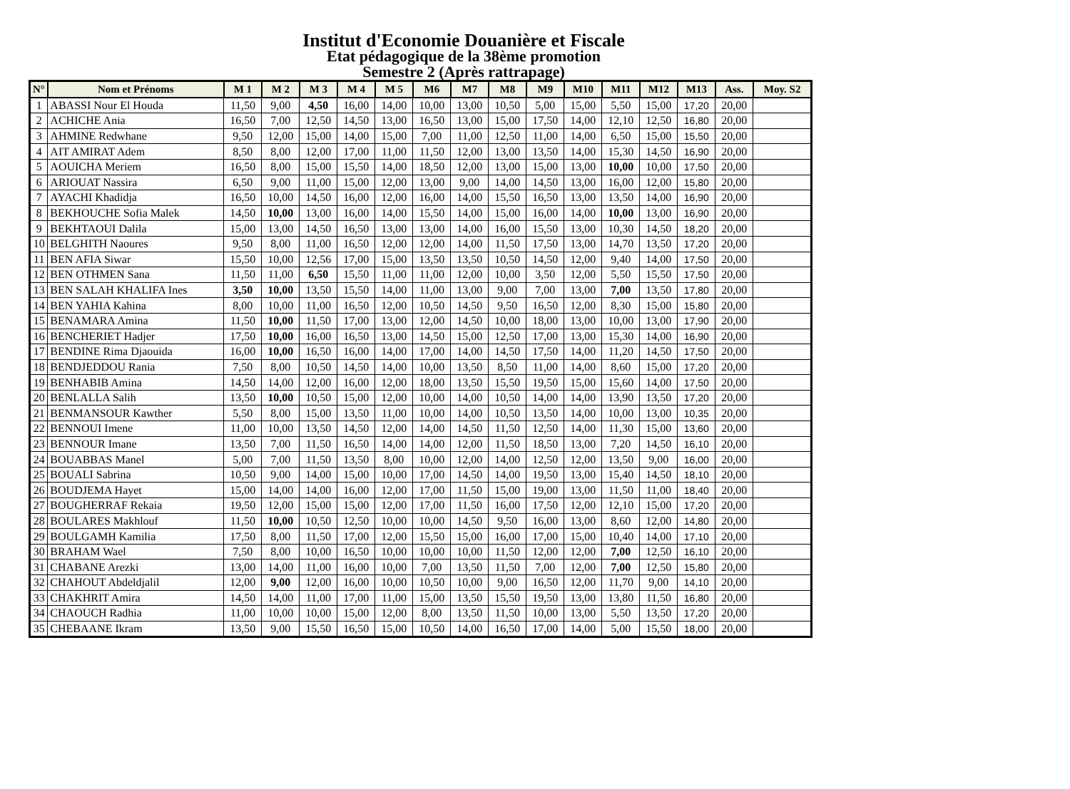Institut d'Economie Douanière et Fiscale
Etat pédagogique de la 38ème promotion
Semestre 2 (Après rattrapage)
| N° | Nom et Prénoms | M 1 | M 2 | M 3 | M 4 | M 5 | M6 | M7 | M8 | M9 | M10 | M11 | M12 | M13 | Ass. | Moy. S2 |
| --- | --- | --- | --- | --- | --- | --- | --- | --- | --- | --- | --- | --- | --- | --- | --- | --- |
| 1 | ABASSI Nour El Houda | 11,50 | 9,00 | 4,50 | 16,00 | 14,00 | 10,00 | 13,00 | 10,50 | 5,00 | 15,00 | 5,50 | 15,00 | 17,20 | 20,00 | |
| 2 | ACHICHE Ania | 16,50 | 7,00 | 12,50 | 14,50 | 13,00 | 16,50 | 13,00 | 15,00 | 17,50 | 14,00 | 12,10 | 12,50 | 16,80 | 20,00 | |
| 3 | AHMINE Redwhane | 9,50 | 12,00 | 15,00 | 14,00 | 15,00 | 7,00 | 11,00 | 12,50 | 11,00 | 14,00 | 6,50 | 15,00 | 15,50 | 20,00 | |
| 4 | AIT AMIRAT Adem | 8,50 | 8,00 | 12,00 | 17,00 | 11,00 | 11,50 | 12,00 | 13,00 | 13,50 | 14,00 | 15,30 | 14,50 | 16,90 | 20,00 | |
| 5 | AOUICHA Meriem | 16,50 | 8,00 | 15,00 | 15,50 | 14,00 | 18,50 | 12,00 | 13,00 | 15,00 | 13,00 | 10,00 | 10,00 | 17,50 | 20,00 | |
| 6 | ARIOUAT Nassira | 6,50 | 9,00 | 11,00 | 15,00 | 12,00 | 13,00 | 9,00 | 14,00 | 14,50 | 13,00 | 16,00 | 12,00 | 15,80 | 20,00 | |
| 7 | AYACHI Khadidja | 16,50 | 10,00 | 14,50 | 16,00 | 12,00 | 16,00 | 14,00 | 15,50 | 16,50 | 13,00 | 13,50 | 14,00 | 16,90 | 20,00 | |
| 8 | BEKHOUCHE Sofia Malek | 14,50 | 10,00 | 13,00 | 16,00 | 14,00 | 15,50 | 14,00 | 15,00 | 16,00 | 14,00 | 10,00 | 13,00 | 16,90 | 20,00 | |
| 9 | BEKHTAOUI Dalila | 15,00 | 13,00 | 14,50 | 16,50 | 13,00 | 13,00 | 14,00 | 16,00 | 15,50 | 13,00 | 10,30 | 14,50 | 18,20 | 20,00 | |
| 10 | BELGHITH Naoures | 9,50 | 8,00 | 11,00 | 16,50 | 12,00 | 12,00 | 14,00 | 11,50 | 17,50 | 13,00 | 14,70 | 13,50 | 17,20 | 20,00 | |
| 11 | BEN AFIA Siwar | 15,50 | 10,00 | 12,56 | 17,00 | 15,00 | 13,50 | 13,50 | 10,50 | 14,50 | 12,00 | 9,40 | 14,00 | 17,50 | 20,00 | |
| 12 | BEN OTHMEN Sana | 11,50 | 11,00 | 6,50 | 15,50 | 11,00 | 11,00 | 12,00 | 10,00 | 3,50 | 12,00 | 5,50 | 15,50 | 17,50 | 20,00 | |
| 13 | BEN SALAH KHALIFA Ines | 3,50 | 10,00 | 13,50 | 15,50 | 14,00 | 11,00 | 13,00 | 9,00 | 7,00 | 13,00 | 7,00 | 13,50 | 17,80 | 20,00 | |
| 14 | BEN YAHIA Kahina | 8,00 | 10,00 | 11,00 | 16,50 | 12,00 | 10,50 | 14,50 | 9,50 | 16,50 | 12,00 | 8,30 | 15,00 | 15,80 | 20,00 | |
| 15 | BENAMARA Amina | 11,50 | 10,00 | 11,50 | 17,00 | 13,00 | 12,00 | 14,50 | 10,00 | 18,00 | 13,00 | 10,00 | 13,00 | 17,90 | 20,00 | |
| 16 | BENCHERIET Hadjer | 17,50 | 10,00 | 16,00 | 16,50 | 13,00 | 14,50 | 15,00 | 12,50 | 17,00 | 13,00 | 15,30 | 14,00 | 16,90 | 20,00 | |
| 17 | BENDINE Rima Djaouida | 16,00 | 10,00 | 16,50 | 16,00 | 14,00 | 17,00 | 14,00 | 14,50 | 17,50 | 14,00 | 11,20 | 14,50 | 17,50 | 20,00 | |
| 18 | BENDJEDDOU Rania | 7,50 | 8,00 | 10,50 | 14,50 | 14,00 | 10,00 | 13,50 | 8,50 | 11,00 | 14,00 | 8,60 | 15,00 | 17,20 | 20,00 | |
| 19 | BENHABIB Amina | 14,50 | 14,00 | 12,00 | 16,00 | 12,00 | 18,00 | 13,50 | 15,50 | 19,50 | 15,00 | 15,60 | 14,00 | 17,50 | 20,00 | |
| 20 | BENLALLA Salih | 13,50 | 10,00 | 10,50 | 15,00 | 12,00 | 10,00 | 14,00 | 10,50 | 14,00 | 14,00 | 13,90 | 13,50 | 17,20 | 20,00 | |
| 21 | BENMANSOUR Kawther | 5,50 | 8,00 | 15,00 | 13,50 | 11,00 | 10,00 | 14,00 | 10,50 | 13,50 | 14,00 | 10,00 | 13,00 | 10,35 | 20,00 | |
| 22 | BENNOUI Imene | 11,00 | 10,00 | 13,50 | 14,50 | 12,00 | 14,00 | 14,50 | 11,50 | 12,50 | 14,00 | 11,30 | 15,00 | 13,60 | 20,00 | |
| 23 | BENNOUR Imane | 13,50 | 7,00 | 11,50 | 16,50 | 14,00 | 14,00 | 12,00 | 11,50 | 18,50 | 13,00 | 7,20 | 14,50 | 16,10 | 20,00 | |
| 24 | BOUABBAS Manel | 5,00 | 7,00 | 11,50 | 13,50 | 8,00 | 10,00 | 12,00 | 14,00 | 12,50 | 12,00 | 13,50 | 9,00 | 16,00 | 20,00 | |
| 25 | BOUALI Sabrina | 10,50 | 9,00 | 14,00 | 15,00 | 10,00 | 17,00 | 14,50 | 14,00 | 19,50 | 13,00 | 15,40 | 14,50 | 18,10 | 20,00 | |
| 26 | BOUDJEMA Hayet | 15,00 | 14,00 | 14,00 | 16,00 | 12,00 | 17,00 | 11,50 | 15,00 | 19,00 | 13,00 | 11,50 | 11,00 | 18,40 | 20,00 | |
| 27 | BOUGHERRAF Rekaia | 19,50 | 12,00 | 15,00 | 15,00 | 12,00 | 17,00 | 11,50 | 16,00 | 17,50 | 12,00 | 12,10 | 15,00 | 17,20 | 20,00 | |
| 28 | BOULARES Makhlouf | 11,50 | 10,00 | 10,50 | 12,50 | 10,00 | 10,00 | 14,50 | 9,50 | 16,00 | 13,00 | 8,60 | 12,00 | 14,80 | 20,00 | |
| 29 | BOULGAMH Kamilia | 17,50 | 8,00 | 11,50 | 17,00 | 12,00 | 15,50 | 15,00 | 16,00 | 17,00 | 15,00 | 10,40 | 14,00 | 17,10 | 20,00 | |
| 30 | BRAHAM Wael | 7,50 | 8,00 | 10,00 | 16,50 | 10,00 | 10,00 | 10,00 | 11,50 | 12,00 | 12,00 | 7,00 | 12,50 | 16,10 | 20,00 | |
| 31 | CHABANE Arezki | 13,00 | 14,00 | 11,00 | 16,00 | 10,00 | 7,00 | 13,50 | 11,50 | 7,00 | 12,00 | 7,00 | 12,50 | 15,80 | 20,00 | |
| 32 | CHAHOUT Abdeldjalil | 12,00 | 9,00 | 12,00 | 16,00 | 10,00 | 10,50 | 10,00 | 9,00 | 16,50 | 12,00 | 11,70 | 9,00 | 14,10 | 20,00 | |
| 33 | CHAKHRIT Amira | 14,50 | 14,00 | 11,00 | 17,00 | 11,00 | 15,00 | 13,50 | 15,50 | 19,50 | 13,00 | 13,80 | 11,50 | 16,80 | 20,00 | |
| 34 | CHAOUCH Radhia | 11,00 | 10,00 | 10,00 | 15,00 | 12,00 | 8,00 | 13,50 | 11,50 | 10,00 | 13,00 | 5,50 | 13,50 | 17,20 | 20,00 | |
| 35 | CHEBAANE Ikram | 13,50 | 9,00 | 15,50 | 16,50 | 15,00 | 10,50 | 14,00 | 16,50 | 17,00 | 14,00 | 5,00 | 15,50 | 18,00 | 20,00 | |